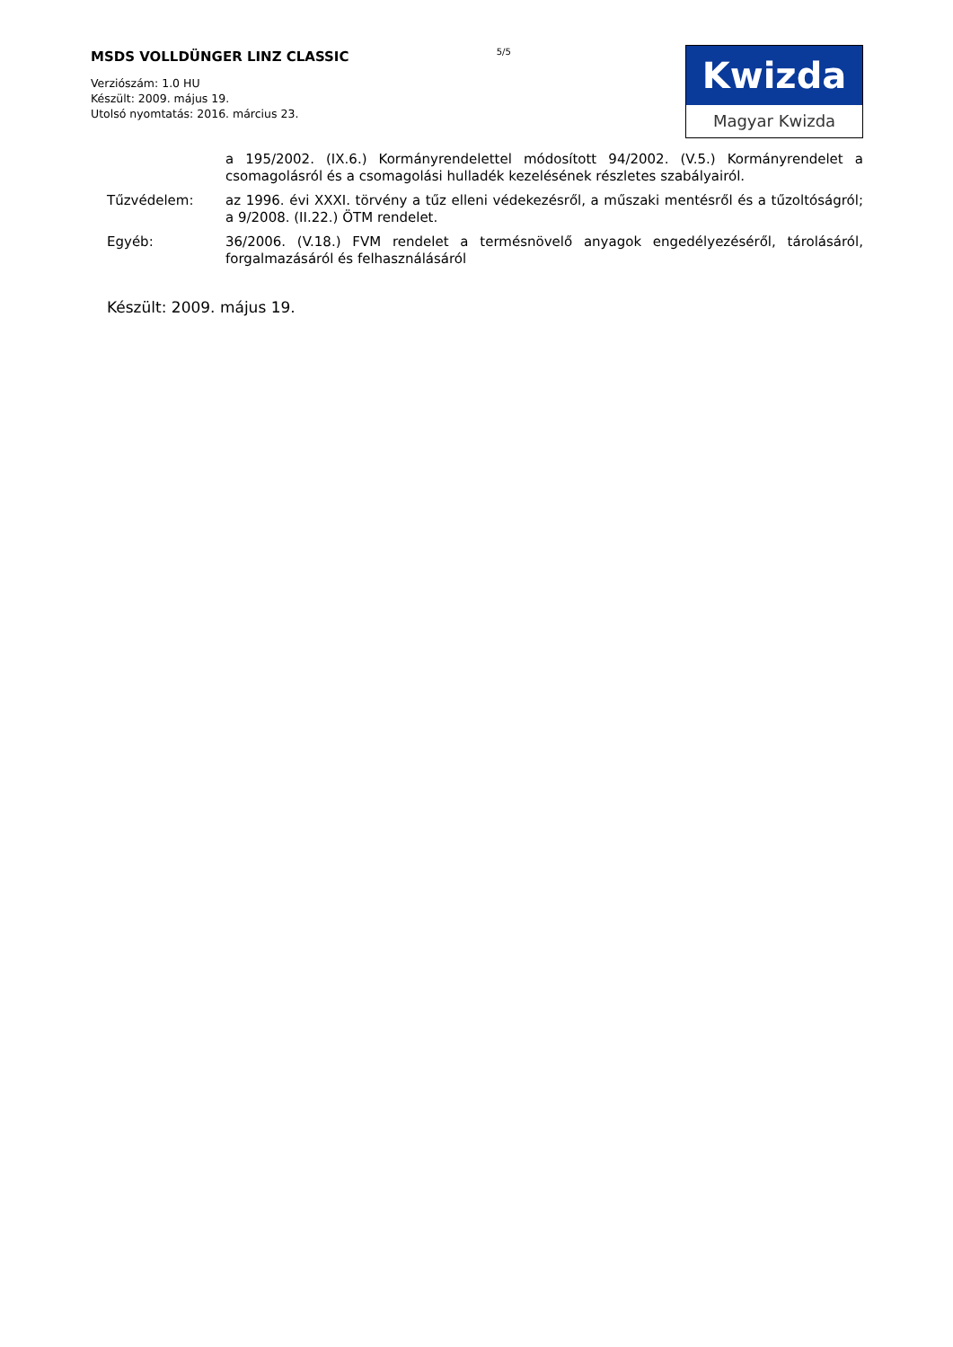MSDS VOLLDÜNGER LINZ CLASSIC
Verziószám: 1.0 HU
Készült: 2009. május 19.
Utolsó nyomtatás: 2016. március 23.
5/5
Kwizda
Magyar Kwizda
| | a 195/2002. (IX.6.) Kormányrendelettel módosított 94/2002. (V.5.) Kormányrendelet a csomagolásról és a csomagolási hulladék kezelésének részletes szabályairól. |
| Tűzvédelem: | az 1996. évi XXXI. törvény a tűz elleni védekezésről, a műszaki mentésről és a tűzoltóságról; a 9/2008. (II.22.) ÖTM rendelet. |
| Egyéb: | 36/2006. (V.18.) FVM rendelet a termésnövelő anyagok engedélyezéséről, tárolásáról, forgalmazásáról és felhasználásáról |
Készült: 2009. május 19.